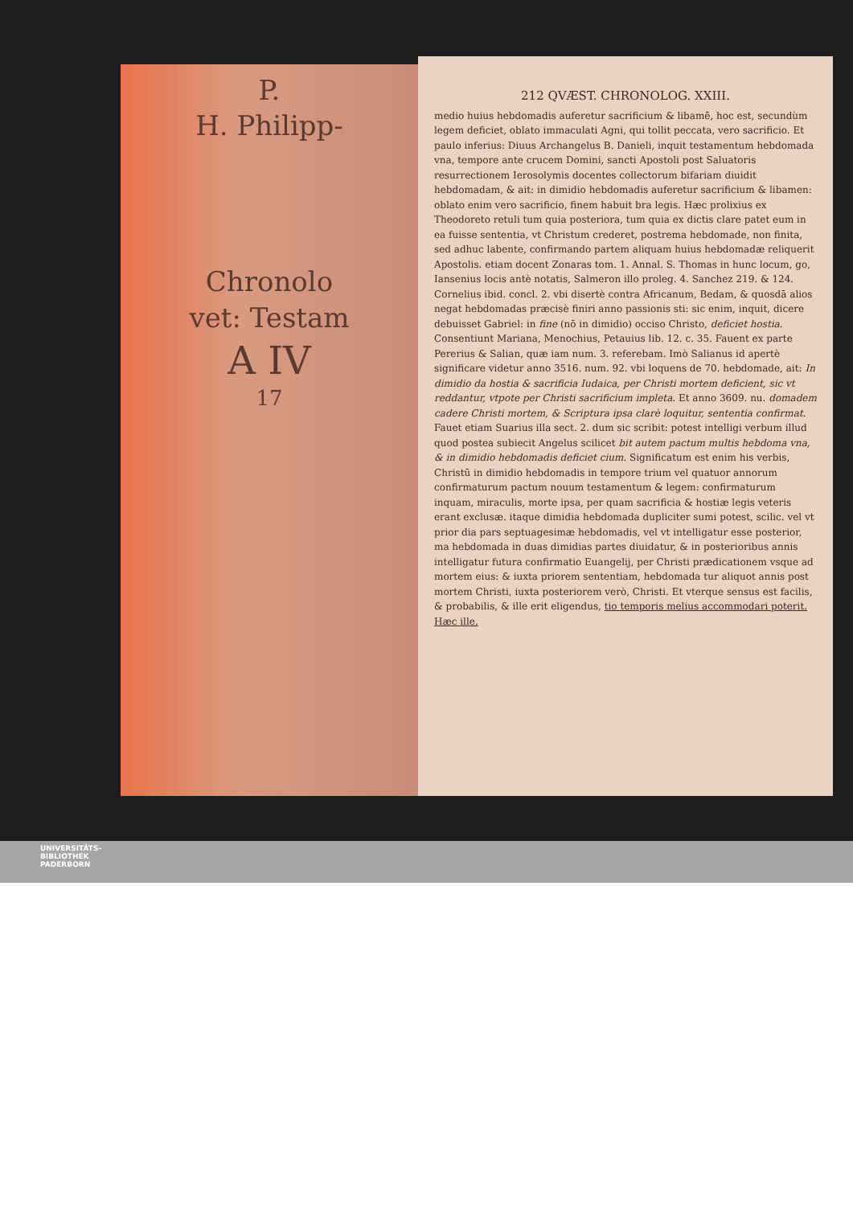P.
H. Philipp-
Chronolo
vet: Testam
A IV
17
212 QVÆST. CHRONOLOG. XXIII.
medio huius hebdomadis auferetur sacrificium & libamē, hoc est, secundùm legem deficiet, oblato immaculati Agni, qui tollit peccata, vero sacrificio. Et paulo inferius: Diuus Archangelus B. Danieli, inquit testamentum hebdomada vna, tempore ante crucem Domini, sancti Apostoli post Saluatoris resurrectionem Ierosolymis docentes collectorum bifariam diuidit hebdomadam, & ait: in dimidio hebdomadis auferetur sacrificium & libamen: oblato enim vero sacrificio, finem habuit bra legis. Hæc prolixius ex Theodoreto retuli tum quia posteriora, tum quia ex dictis clare patet eum in ea fuisse sententia, vt Christum crederet, postrema hebdomade, non finita, sed adhuc labente, confirmando partem aliquam huius hebdomadæ reliquerit Apostolis. etiam docent Zonaras tom. 1. Annal. S. Thomas in hunc locum, go, Iansenius locis antè notatis, Salmeron illo proleg. 4. Sanchez 219. & 124. Cornelius ibid. concl. 2. vbi disertè contra Africanum, Bedam, & quosdā alios negat hebdomadas præcisè finiri anno passionis sti: sic enim, inquit, dicere debuisset Gabriel: in fine (nō in dimidio) occiso Christo, deficiet hostia. Consentiunt Mariana, Menochius, Petauius lib. 12. c. 35. Fauent ex parte Pererius & Salian, quæ iam num. 3. referebam. Imò Salianus id apertè significare videtur anno 3516. num. 92. vbi loquens de 70. hebdomade, ait: In dimidio da hostia & sacrificia Iudaica, per Christi mortem deficient, sic vt reddantur, vtpote per Christi sacrificium impleta. Et anno 3609. nu. domadem cadere Christi mortem, & Scriptura ipsa clarè loquitur, sententia confirmat. Fauet etiam Suarius illa sect. 2. dum sic scribit: potest intelligi verbum illud quod postea subiecit Angelus scilicet bit autem pactum multis hebdoma vna, & in dimidio hebdomadis deficiet cium. Significatum est enim his verbis, Christū in dimidio hebdomadis in tempore trium vel quatuor annorum confirmaturum pactum nouum testamentum & legem: confirmaturum inquam, miraculis, morte ipsa, per quam sacrificia & hostiæ legis veteris erant exclusæ. itaque dimidia hebdomada dupliciter sumi potest, scilic. vel vt prior dia pars septuagesimæ hebdomadis, vel vt intelligatur esse posterior, ma hebdomada in duas dimidias partes diuidatur, & in posterioribus annis intelligatur futura confirmatio Euangelij, per Christi prædicationem vsque ad mortem eius: & iuxta priorem sententiam, hebdomada tur aliquot annis post mortem Christi, iuxta posteriorem verò, Christi. Et vterque sensus est facilis, & probabilis, & ille erit eligendus, tio temporis melius accommodari poterit. Hæc ille.
UNIVERSITÄTS-
BIBLIOTHEK
PADERBORN